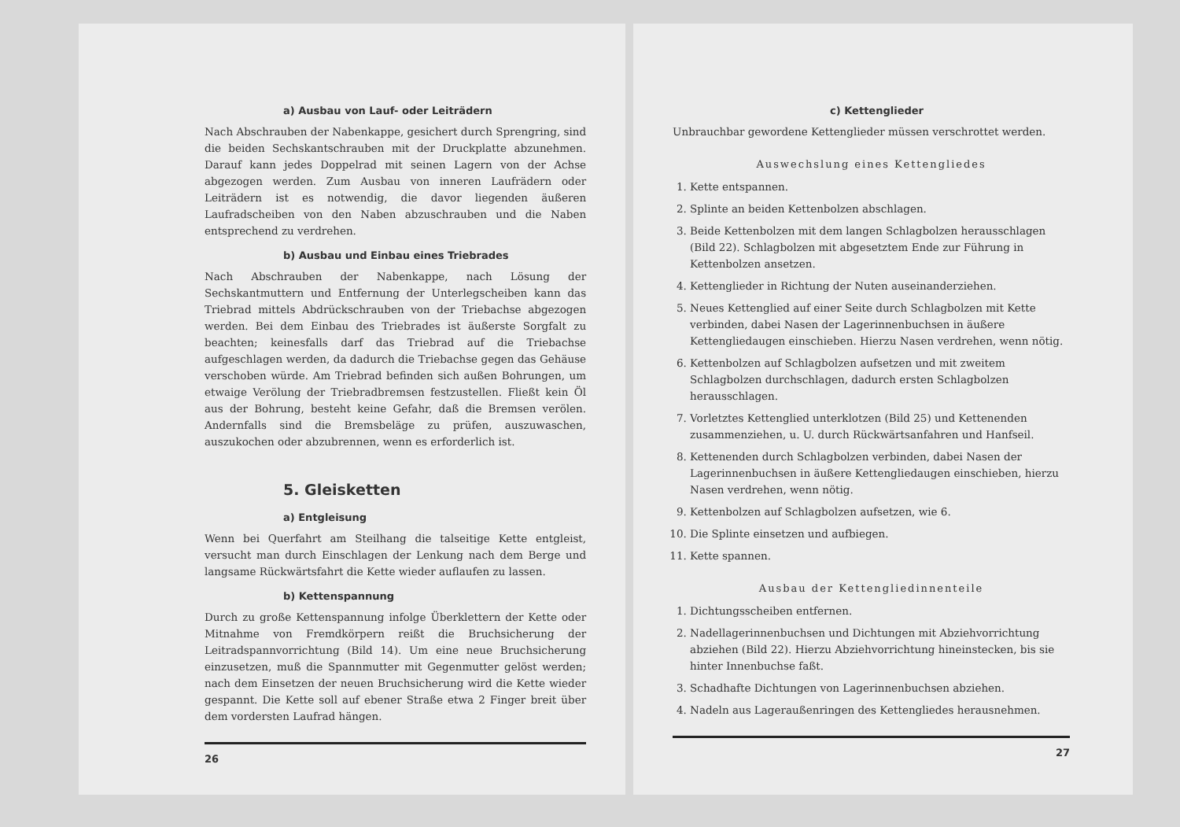a) Ausbau von Lauf- oder Leiträdern
Nach Abschrauben der Nabenkappe, gesichert durch Sprengring, sind die beiden Sechskantschrauben mit der Druckplatte abzunehmen. Darauf kann jedes Doppelrad mit seinen Lagern von der Achse abgezogen werden. Zum Ausbau von inneren Laufrädern oder Leiträdern ist es notwendig, die davor liegenden äußeren Laufradscheiben von den Naben abzuschrauben und die Naben entsprechend zu verdrehen.
b) Ausbau und Einbau eines Triebrades
Nach Abschrauben der Nabenkappe, nach Lösung der Sechskantmuttern und Entfernung der Unterlegscheiben kann das Triebrad mittels Abdrückschrauben von der Triebachse abgezogen werden. Bei dem Einbau des Triebrades ist äußerste Sorgfalt zu beachten; keinesfalls darf das Triebrad auf die Triebachse aufgeschlagen werden, da dadurch die Triebachse gegen das Gehäuse verschoben würde. Am Triebrad befinden sich außen Bohrungen, um etwaige Verölung der Triebradbremsen festzustellen. Fließt kein Öl aus der Bohrung, besteht keine Gefahr, daß die Bremsen verölen. Andernfalls sind die Bremsbeläge zu prüfen, auszuwaschen, auszukochen oder abzubrennen, wenn es erforderlich ist.
5. Gleisketten
a) Entgleisung
Wenn bei Querfahrt am Steilhang die talseitige Kette entgleist, versucht man durch Einschlagen der Lenkung nach dem Berge und langsame Rückwärtsfahrt die Kette wieder auflaufen zu lassen.
b) Kettenspannung
Durch zu große Kettenspannung infolge Überklettern der Kette oder Mitnahme von Fremdkörpern reißt die Bruchsicherung der Leitradspannvorrichtung (Bild 14). Um eine neue Bruchsicherung einzusetzen, muß die Spannmutter mit Gegenmutter gelöst werden; nach dem Einsetzen der neuen Bruchsicherung wird die Kette wieder gespannt. Die Kette soll auf ebener Straße etwa 2 Finger breit über dem vordersten Laufrad hängen.
26
c) Kettenglieder
Unbrauchbar gewordene Kettenglieder müssen verschrottet werden.
Auswechslung eines Kettengliedes
1. Kette entspannen.
2. Splinte an beiden Kettenbolzen abschlagen.
3. Beide Kettenbolzen mit dem langen Schlagbolzen herausschlagen (Bild 22). Schlagbolzen mit abgesetztem Ende zur Führung in Kettenbolzen ansetzen.
4. Kettenglieder in Richtung der Nuten auseinanderziehen.
5. Neues Kettenglied auf einer Seite durch Schlagbolzen mit Kette verbinden, dabei Nasen der Lagerinnenbuchsen in äußere Kettengliedaugen einschieben. Hierzu Nasen verdrehen, wenn nötig.
6. Kettenbolzen auf Schlagbolzen aufsetzen und mit zweitem Schlagbolzen durchschlagen, dadurch ersten Schlagbolzen herausschlagen.
7. Vorletztes Kettenglied unterklotzen (Bild 25) und Kettenenden zusammenziehen, u. U. durch Rückwärtsanfahren und Hanfseil.
8. Kettenenden durch Schlagbolzen verbinden, dabei Nasen der Lagerinnenbuchsen in äußere Kettengliedaugen einschieben, hierzu Nasen verdrehen, wenn nötig.
9. Kettenbolzen auf Schlagbolzen aufsetzen, wie 6.
10. Die Splinte einsetzen und aufbiegen.
11. Kette spannen.
Ausbau der Kettengliedinnenteile
1. Dichtungsscheiben entfernen.
2. Nadellagerinnenbuchsen und Dichtungen mit Abziehvorrichtung abziehen (Bild 22). Hierzu Abziehvorrichtung hineinstecken, bis sie hinter Innenbuchse faßt.
3. Schadhafte Dichtungen von Lagerinnenbuchsen abziehen.
4. Nadeln aus Lageraußenringen des Kettengliedes herausnehmen.
27